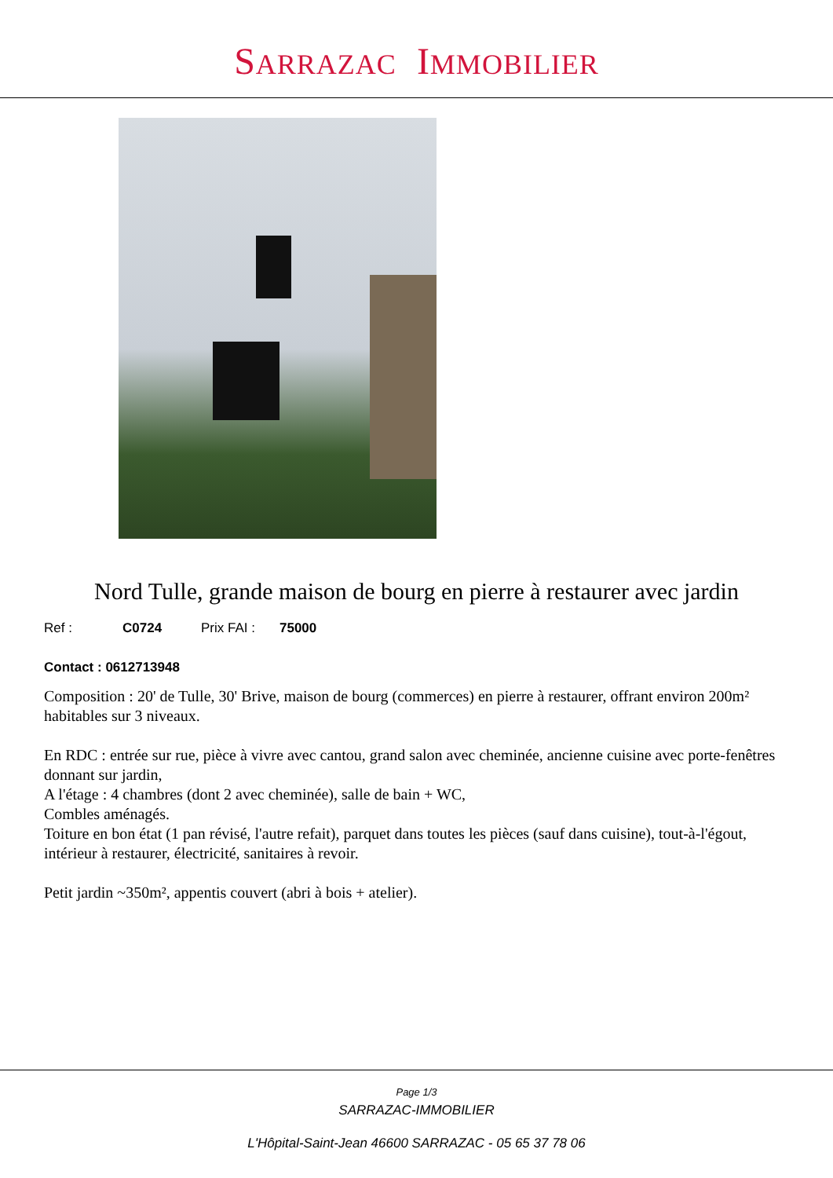SARRAZAC IMMOBILIER
Nord Tulle, grande maison de bourg en pierre à restaurer avec jardin
Ref : C0724 Prix FAI : 75000
Contact : 0612713948
Composition : 20' de Tulle, 30' Brive, maison de bourg (commerces) en pierre à restaurer, offrant environ 200m² habitables sur 3 niveaux.
En RDC : entrée sur rue, pièce à vivre avec cantou, grand salon avec cheminée, ancienne cuisine avec porte-fenêtres donnant sur jardin,
A l'étage : 4 chambres (dont 2 avec cheminée), salle de bain + WC,
Combles aménagés.
Toiture en bon état (1 pan révisé, l'autre refait), parquet dans toutes les pièces (sauf dans cuisine), tout-à-l'égout, intérieur à restaurer, électricité, sanitaires à revoir.
Petit jardin ~350m², appentis couvert (abri à bois + atelier).
Page 1/3
SARRAZAC-IMMOBILIER
L'Hôpital-Saint-Jean 46600 SARRAZAC - 05 65 37 78 06